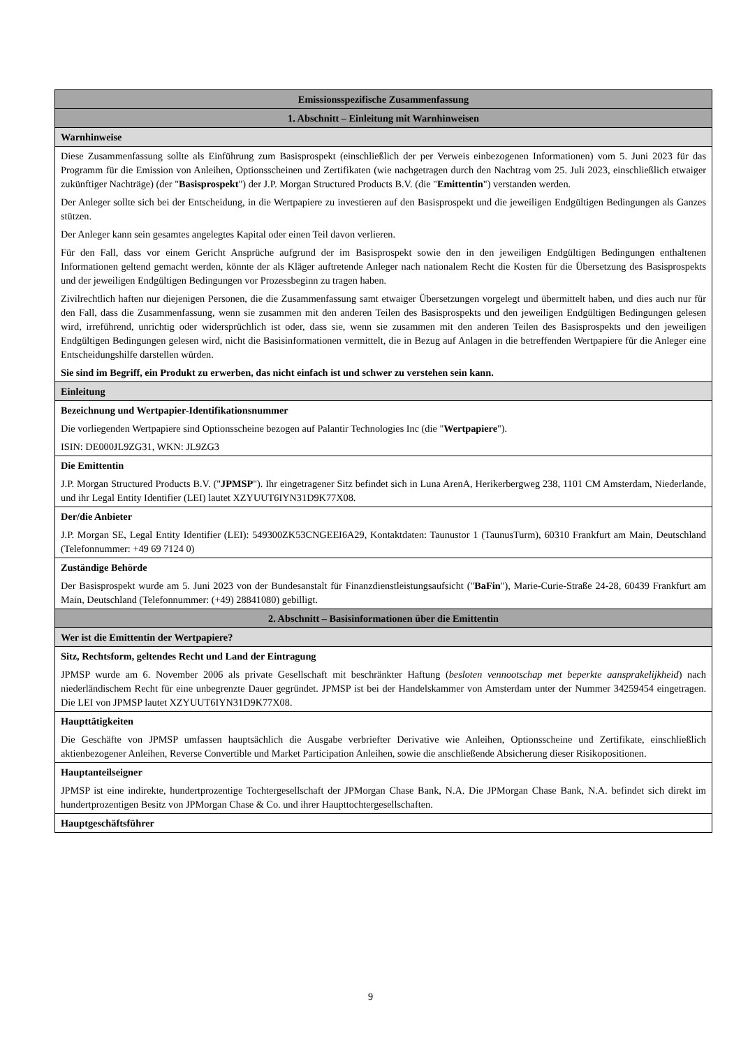| Emissionsspezifische Zusammenfassung |
| 1. Abschnitt – Einleitung mit Warnhinweisen |
| Warnhinweise |
| Diese Zusammenfassung sollte als Einführung zum Basisprospekt (einschließlich der per Verweis einbezogenen Informationen) vom 5. Juni 2023 für das Programm für die Emission von Anleihen, Optionsscheinen und Zertifikaten (wie nachgetragen durch den Nachtrag vom 25. Juli 2023, einschließlich etwaiger zukünftiger Nachträge) (der " Basisprospekt ") der J.P. Morgan Structured Products B.V. (die " Emittentin ") verstanden werden. Der Anleger sollte sich bei der Entscheidung, in die Wertpapiere zu investieren auf den Basisprospekt und die jeweiligen Endgültigen Bedingungen als Ganzes stützen. Der Anleger kann sein gesamtes angelegtes Kapital oder einen Teil davon verlieren. Für den Fall, dass vor einem Gericht Ansprüche aufgrund der im Basisprospekt sowie den in den jeweiligen Endgültigen Bedingungen enthaltenen Informationen geltend gemacht werden, könnte der als Kläger auftretende Anleger nach nationalem Recht die Kosten für die Übersetzung des Basisprospekts und der jeweiligen Endgültigen Bedingungen vor Prozessbeginn zu tragen haben. Zivilrechtlich haften nur diejenigen Personen, die die Zusammenfassung samt etwaiger Übersetzungen vorgelegt und übermittelt haben, und dies auch nur für den Fall, dass die Zusammenfassung, wenn sie zusammen mit den anderen Teilen des Basisprospekts und den jeweiligen Endgültigen Bedingungen gelesen wird, irreführend, unrichtig oder widersprüchlich ist oder, dass sie, wenn sie zusammen mit den anderen Teilen des Basisprospekts und den jeweiligen Endgültigen Bedingungen gelesen wird, nicht die Basisinformationen vermittelt, die in Bezug auf Anlagen in die betreffenden Wertpapiere für die Anleger eine Entscheidungshilfe darstellen würden. Sie sind im Begriff, ein Produkt zu erwerben, das nicht einfach ist und schwer zu verstehen sein kann. |
| Einleitung |
| Bezeichnung und Wertpapier-Identifikationsnummer Die vorliegenden Wertpapiere sind Optionsscheine bezogen auf Palantir Technologies Inc (die " Wertpapiere "). ISIN: DE000JL9ZG31, WKN: JL9ZG3 |
| Die Emittentin J.P. Morgan Structured Products B.V. (" JPMSP "). Ihr eingetragener Sitz befindet sich in Luna ArenA, Herikerbergweg 238, 1101 CM Amsterdam, Niederlande, und ihr Legal Entity Identifier (LEI) lautet XZYUUT6IYN31D9K77X08. |
| Der/die Anbieter J.P. Morgan SE, Legal Entity Identifier (LEI): 549300ZK53CNGEEI6A29, Kontaktdaten: Taunustor 1 (TaunusTurm), 60310 Frankfurt am Main, Deutschland (Telefonnummer: +49 69 7124 0) |
| Zuständige Behörde Der Basisprospekt wurde am 5. Juni 2023 von der Bundesanstalt für Finanzdienstleistungsaufsicht (" BaFin "), Marie-Curie-Straße 24-28, 60439 Frankfurt am Main, Deutschland (Telefonnummer: (+49) 28841080) gebilligt. |
| 2. Abschnitt – Basisinformationen über die Emittentin |
| Wer ist die Emittentin der Wertpapiere? |
| Sitz, Rechtsform, geltendes Recht und Land der Eintragung JPMSP wurde am 6. November 2006 als private Gesellschaft mit beschränkter Haftung ( besloten vennootschap met beperkte aansprakelijkheid ) nach niederländischem Recht für eine unbegrenzte Dauer gegründet. JPMSP ist bei der Handelskammer von Amsterdam unter der Nummer 34259454 eingetragen. Die LEI von JPMSP lautet XZYUUT6IYN31D9K77X08. |
| Haupttätigkeiten Die Geschäfte von JPMSP umfassen hauptsächlich die Ausgabe verbriefter Derivative wie Anleihen, Optionsscheine und Zertifikate, einschließlich aktienbezogener Anleihen, Reverse Convertible und Market Participation Anleihen, sowie die anschließende Absicherung dieser Risikopositionen. |
| Hauptanteilseigner JPMSP ist eine indirekte, hundertprozentige Tochtergesellschaft der JPMorgan Chase Bank, N.A. Die JPMorgan Chase Bank, N.A. befindet sich direkt im hundertprozentigen Besitz von JPMorgan Chase & Co. und ihrer Haupttochtergesellschaften. |
| Hauptgeschäftsführer |
9